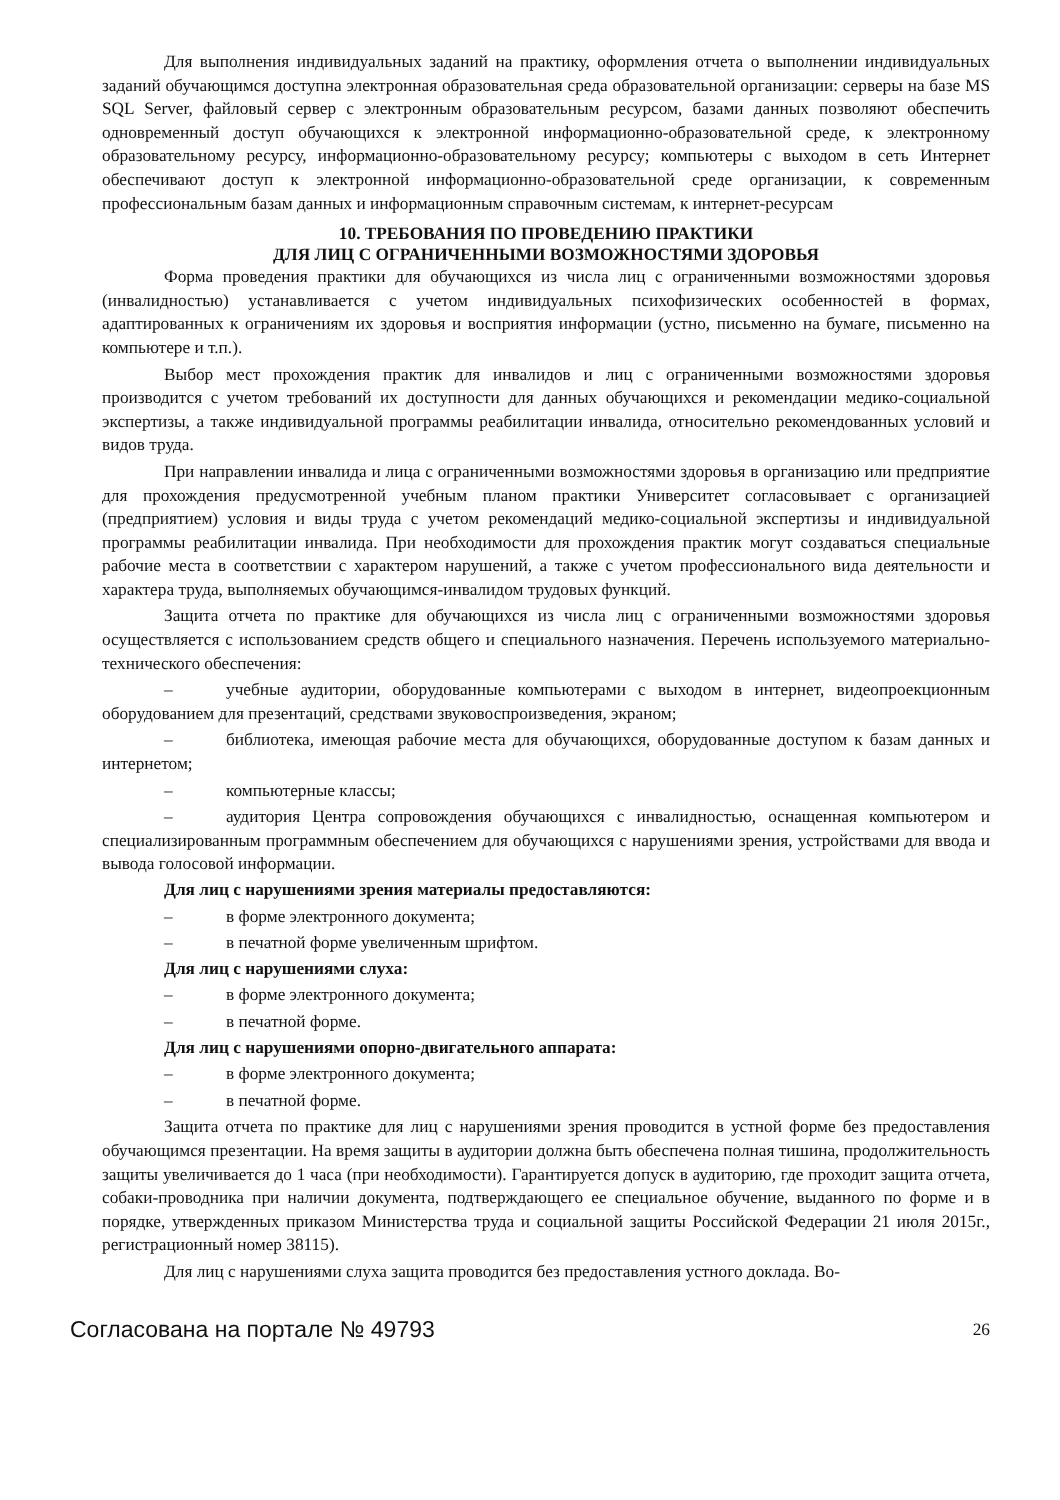Для выполнения индивидуальных заданий на практику, оформления отчета о выполнении индивидуальных заданий обучающимся доступна электронная образовательная среда образовательной организации: серверы на базе MS SQL Server, файловый сервер с электронным образовательным ресурсом, базами данных позволяют обеспечить одновременный доступ обучающихся к электронной информационно-образовательной среде, к электронному образовательному ресурсу, информационно-образовательному ресурсу; компьютеры с выходом в сеть Интернет обеспечивают доступ к электронной информационно-образовательной среде организации, к современным профессиональным базам данных и информационным справочным системам, к интернет-ресурсам
10. ТРЕБОВАНИЯ ПО ПРОВЕДЕНИЮ ПРАКТИКИ
ДЛЯ ЛИЦ С ОГРАНИЧЕННЫМИ ВОЗМОЖНОСТЯМИ ЗДОРОВЬЯ
Форма проведения практики для обучающихся из числа лиц с ограниченными возможностями здоровья (инвалидностью) устанавливается с учетом индивидуальных психофизических особенностей в формах, адаптированных к ограничениям их здоровья и восприятия информации (устно, письменно на бумаге, письменно на компьютере и т.п.).
Выбор мест прохождения практик для инвалидов и лиц с ограниченными возможностями здоровья производится с учетом требований их доступности для данных обучающихся и рекомендации медико-социальной экспертизы, а также индивидуальной программы реабилитации инвалида, относительно рекомендованных условий и видов труда.
При направлении инвалида и лица с ограниченными возможностями здоровья в организацию или предприятие для прохождения предусмотренной учебным планом практики Университет согласовывает с организацией (предприятием) условия и виды труда с учетом рекомендаций медико-социальной экспертизы и индивидуальной программы реабилитации инвалида. При необходимости для прохождения практик могут создаваться специальные рабочие места в соответствии с характером нарушений, а также с учетом профессионального вида деятельности и характера труда, выполняемых обучающимся-инвалидом трудовых функций.
Защита отчета по практике для обучающихся из числа лиц с ограниченными возможностями здоровья осуществляется с использованием средств общего и специального назначения. Перечень используемого материально-технического обеспечения:
– учебные аудитории, оборудованные компьютерами с выходом в интернет, видеопроекционным оборудованием для презентаций, средствами звуковоспроизведения, экраном;
– библиотека, имеющая рабочие места для обучающихся, оборудованные доступом к базам данных и интернетом;
– компьютерные классы;
– аудитория Центра сопровождения обучающихся с инвалидностью, оснащенная компьютером и специализированным программным обеспечением для обучающихся с нарушениями зрения, устройствами для ввода и вывода голосовой информации.
Для лиц с нарушениями зрения материалы предоставляются:
– в форме электронного документа;
– в печатной форме увеличенным шрифтом.
Для лиц с нарушениями слуха:
– в форме электронного документа;
– в печатной форме.
Для лиц с нарушениями опорно-двигательного аппарата:
– в форме электронного документа;
– в печатной форме.
Защита отчета по практике для лиц с нарушениями зрения проводится в устной форме без предоставления обучающимся презентации. На время защиты в аудитории должна быть обеспечена полная тишина, продолжительность защиты увеличивается до 1 часа (при необходимости). Гарантируется допуск в аудиторию, где проходит защита отчета, собаки-проводника при наличии документа, подтверждающего ее специальное обучение, выданного по форме и в порядке, утвержденных приказом Министерства труда и социальной защиты Российской Федерации 21 июля 2015г., регистрационный номер 38115).
Для лиц с нарушениями слуха защита проводится без предоставления устного доклада. Во-
Согласована на портале № 49793 26